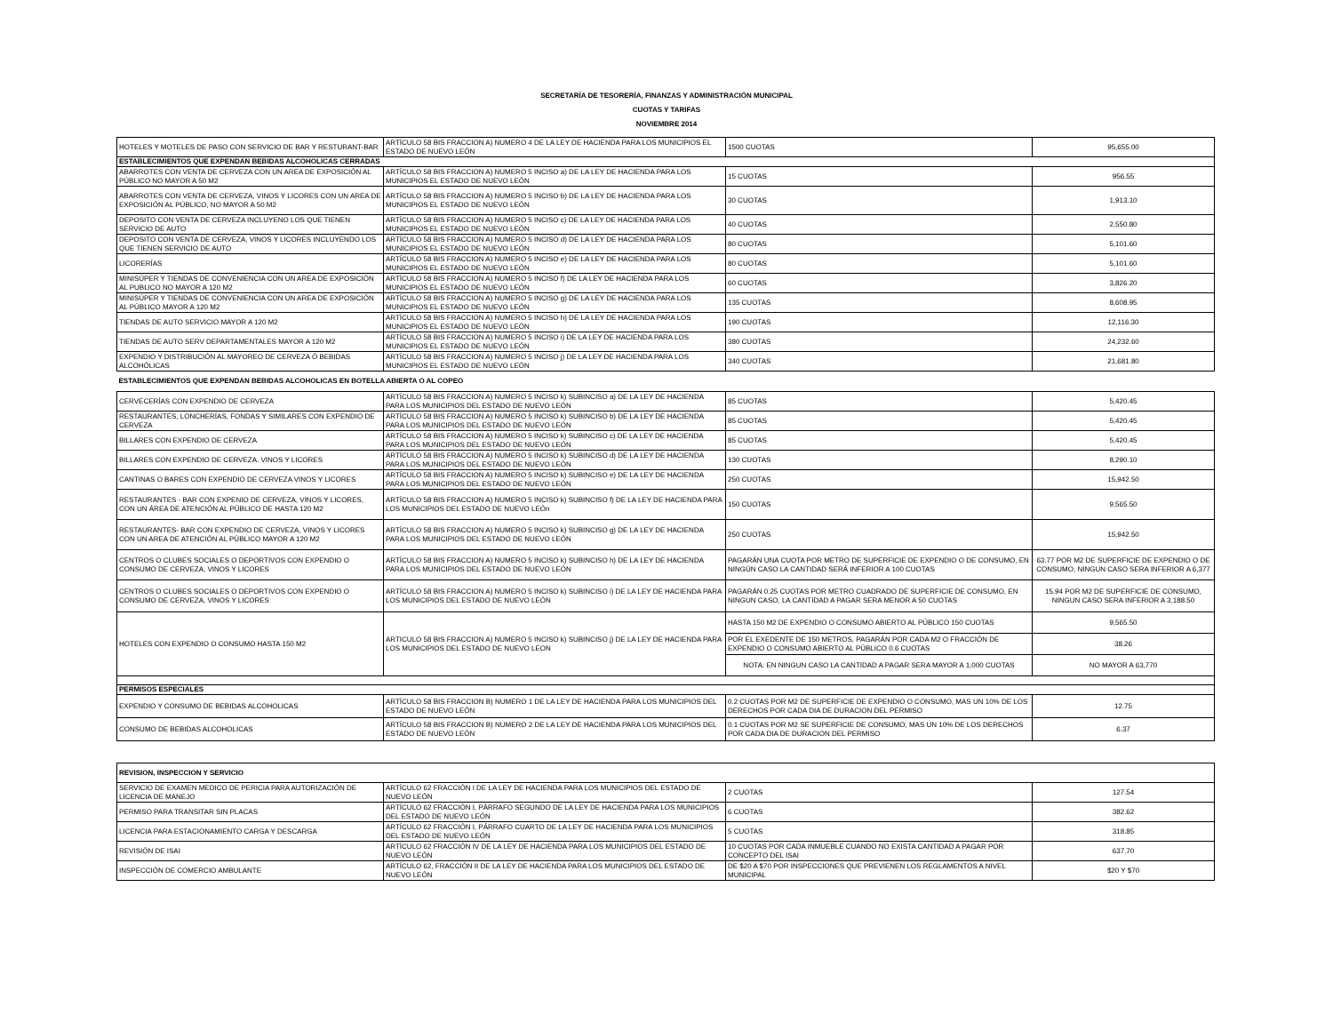SECRETARÍA DE TESORERÍA, FINANZAS Y ADMINISTRACIÓN MUNICIPAL
CUOTAS Y TARIFAS
NOVIEMBRE 2014
| HOTELES Y MOTELES DE PASO CON SERVICIO DE BAR Y RESTURANT-BAR | ARTÍCULO 58 BIS FRACCION A) NUMERO 4 DE LA LEY DE HACIENDA PARA LOS MUNICIPIOS EL ESTADO DE NUEVO LEÓN | 1500 CUOTAS | 95,655.00 |
| ESTABLECIMIENTOS QUE EXPENDAN BEBIDAS ALCOHOLICAS CERRADAS | | | |
| ABARROTES CON VENTA DE CERVEZA CON UN AREA DE EXPOSICIÓN AL PÚBLICO NO MAYOR A 50 M2 | ARTÍCULO 58 BIS FRACCION A) NUMERO 5 INCISO a) DE LA LEY DE HACIENDA PARA LOS MUNICIPIOS EL ESTADO DE NUEVO LEÓN | 15 CUOTAS | 956.55 |
| ABARROTES CON VENTA DE CERVEZA, VINOS Y LICORES CON UN AREA DE EXPOSICIÓN AL PÚBLICO, NO MAYOR A 50 M2 | ARTÍCULO 58 BIS FRACCION A) NUMERO 5 INCISO b) DE LA LEY DE HACIENDA PARA LOS MUNICIPIOS EL ESTADO DE NUEVO LEÓN | 30 CUOTAS | 1,913.10 |
| DEPOSITO CON VENTA DE CERVEZA INCLUYENO LOS QUE TIENEN SERVICIO DE AUTO | ARTÍCULO 58 BIS FRACCION A) NUMERO 5 INCISO c) DE LA LEY DE HACIENDA PARA LOS MUNICIPIOS EL ESTADO DE NUEVO LEÓN | 40 CUOTAS | 2,550.80 |
| DEPOSITO CON VENTA DE CERVEZA, VINOS Y LICORES INCLUYENDO LOS QUE TIENEN SERVICIO DE AUTO | ARTÍCULO 58 BIS FRACCION A) NUMERO 5 INCISO d) DE LA LEY DE HACIENDA PARA LOS MUNICIPIOS EL ESTADO DE NUEVO LEÓN | 80 CUOTAS | 5,101.60 |
| LICORERÍAS | ARTÍCULO 58 BIS FRACCION A) NUMERO 5 INCISO e) DE LA LEY DE HACIENDA PARA LOS MUNICIPIOS EL ESTADO DE NUEVO LEÓN | 80 CUOTAS | 5,101.60 |
| MINISÚPER Y TIENDAS DE CONVENIENCIA CON UN AREA DE EXPOSICIÓN AL PUBLICO NO MAYOR A 120 M2 | ARTÍCULO 58 BIS FRACCION A) NUMERO 5 INCISO f) DE LA LEY DE HACIENDA PARA LOS MUNICIPIOS EL ESTADO DE NUEVO LEÓN | 60 CUOTAS | 3,826.20 |
| MINISÚPER Y TIENDAS DE CONVENIENCIA CON UN AREA DE EXPOSICIÓN AL PÚBLICO MAYOR A 120 M2 | ARTÍCULO 58 BIS FRACCION A) NUMERO 5 INCISO g) DE LA LEY DE HACIENDA PARA LOS MUNICIPIOS EL ESTADO DE NUEVO LEÓN | 135 CUOTAS | 8,608.95 |
| TIENDAS DE AUTO SERVICIO MAYOR A 120 M2 | ARTÍCULO 58 BIS FRACCION A) NUMERO 5 INCISO h) DE LA LEY DE HACIENDA PARA LOS MUNICIPIOS EL ESTADO DE NUEVO LEÓN | 190 CUOTAS | 12,116.30 |
| TIENDAS DE AUTO SERV DEPARTAMENTALES MAYOR A 120 M2 | ARTÍCULO 58 BIS FRACCION A) NUMERO 5 INCISO i) DE LA LEY DE HACIENDA PARA LOS MUNICIPIOS EL ESTADO DE NUEVO LEÓN | 380 CUOTAS | 24,232.60 |
| EXPENDIO Y DISTRIBUCIÓN AL MAYOREO DE CERVEZA Ó BEBIDAS ALCOHÓLICAS | ARTÍCULO 58 BIS FRACCION A) NUMERO 5 INCISO j) DE LA LEY DE HACIENDA PARA LOS MUNICIPIOS EL ESTADO DE NUEVO LEÓN | 340 CUOTAS | 21,681.80 |
| ESTABLECIMIENTOS QUE EXPENDAN BEBIDAS ALCOHOLICAS EN BOTELLA ABIERTA O AL COPEO | | | |
| CERVECERÍAS CON EXPENDIO DE CERVEZA | ARTÍCULO 58 BIS FRACCION A) NUMERO 5 INCISO k) SUBINCISO a) DE LA LEY DE HACIENDA PARA LOS MUNICIPIOS DEL ESTADO DE NUEVO LEÓN | 85 CUOTAS | 5,420.45 |
| RESTAURANTES, LONCHERÍAS, FONDAS Y SIMILARES CON EXPENDIO DE CERVEZA | ARTÍCULO 58 BIS FRACCION A) NUMERO 5 INCISO k) SUBINCISO b) DE LA LEY DE HACIENDA PARA LOS MUNICIPIOS DEL ESTADO DE NUEVO LEÓN | 85 CUOTAS | 5,420.45 |
| BILLARES CON EXPENDIO DE CERVEZA | ARTÍCULO 58 BIS FRACCION A) NUMERO 5 INCISO k) SUBINCISO c) DE LA LEY DE HACIENDA PARA LOS MUNICIPIOS DEL ESTADO DE NUEVO LEÓN | 85 CUOTAS | 5,420.45 |
| BILLARES CON EXPENDIO DE CERVEZA. VINOS Y LICORES | ARTÍCULO 58 BIS FRACCION A) NUMERO 5 INCISO k) SUBINCISO d) DE LA LEY DE HACIENDA PARA LOS MUNICIPIOS DEL ESTADO DE NUEVO LEÓN | 130 CUOTAS | 8,290.10 |
| CANTINAS O BARES CON EXPENDIO DE CERVEZA VINOS Y LICORES | ARTÍCULO 58 BIS FRACCION A) NUMERO 5 INCISO k) SUBINCISO e) DE LA LEY DE HACIENDA PARA LOS MUNICIPIOS DEL ESTADO DE NUEVO LEÓN | 250 CUOTAS | 15,942.50 |
| RESTAURANTES - BAR CON EXPENIO DE CERVEZA, VINOS Y LICORES, CON UN ÁREA DE ATENCIÓN AL PÚBLICO DE HASTA 120 M2 | ARTÍCULO 58 BIS FRACCION A) NUMERO 5 INCISO k) SUBINCISO f) DE LA LEY DE HACIENDA PARA LOS MUNICIPIOS DEL ESTADO DE NUEVO LEÓn | 150 CUOTAS | 9,565.50 |
| RESTAURANTES- BAR CON EXPENDIO DE CERVEZA, VINOS Y LICORES CON UN AREA DE ATENCIÓN AL PÚBLICO MAYOR A 120 M2 | ARTÍCULO 58 BIS FRACCION A) NUMERO 5 INCISO k) SUBINCISO g) DE LA LEY DE HACIENDA PARA LOS MUNICIPIOS DEL ESTADO DE NUEVO LEÓN | 250 CUOTAS | 15,942.50 |
| CENTROS O CLUBES SOCIALES O DEPORTIVOS CON EXPENDIO O CONSUMO DE CERVEZA, VINOS Y LICORES | ARTÍCULO 58 BIS FRACCION A) NUMERO 5 INCISO k) SUBINCISO h) DE LA LEY DE HACIENDA PARA LOS MUNICIPIOS DEL ESTADO DE NUEVO LEÓN | PAGARÁN UNA CUOTA POR METRO DE SUPERFICIE DE EXPENDIO O DE CONSUMO, EN NINGÚN CASO LA CANTIDAD SERÁ INFERIOR A 100 CUOTAS | 63.77 POR M2 DE SUPERFICIE DE EXPENDIO O DE CONSUMO, NINGUN CASO SERA INFERIOR A 6,377 |
| CENTROS O CLUBES SOCIALES O DEPORTIVOS CON EXPENDIO O CONSUMO DE CERVEZA, VINOS Y LICORES | ARTÍCULO 58 BIS FRACCION A) NUMERO 5 INCISO k) SUBINCISO i) DE LA LEY DE HACIENDA PARA LOS MUNICIPIOS DEL ESTADO DE NUEVO LEÓN | PAGARÁN 0.25 CUOTAS POR METRO CUADRADO DE SUPERFICIE DE CONSUMO, EN NINGUN CASO, LA CANTIDAD A PAGAR SERA MENOR A 50 CUOTAS | 15.94 POR M2 DE SUPERFICIE DE CONSUMO, NINGUN CASO SERA INFERIOR A 3,188.50 |
| HOTELES CON EXPENDIO O CONSUMO HASTA 150 M2 | ARTICULO 58 BIS FRACCION A) NUMERO 5 INCISO k) SUBINCISO j) DE LA LEY DE HACIENDA PARA LOS MUNICIPIOS DEL ESTADO DE NUEVO LEON | HASTA 150 M2 DE EXPENDIO O CONSUMO ABIERTO AL PÚBLICO 150 CUOTAS | 9,565.50 |
| | | POR EL EXEDENTE DE 150 METROS, PAGARÁN POR CADA M2 O FRACCIÓN DE EXPENDIO O CONSUMO ABIERTO AL PÚBLICO 0.6 CUOTAS | 38.26 |
| | | NOTA: EN NINGUN CASO LA CANTIDAD A PAGAR SERA MAYOR A 1,000 CUOTAS | NO MAYOR A 63,770 |
| PERMISOS ESPECIALES | | | |
| EXPENDIO Y CONSUMO DE BEBIDAS ALCOHOLICAS | ARTÍCULO 58 BIS FRACCION B) NUMERO 1 DE LA LEY DE HACIENDA PARA LOS MUNICIPIOS DEL ESTADO DE NUEVO LEÓN | 0.2 CUOTAS POR M2 DE SUPERFICIE DE EXPENDIO O CONSUMO, MAS UN 10% DE LOS DERECHOS POR CADA DIA DE DURACION DEL PERMISO | 12.75 |
| CONSUMO DE BEBIDAS ALCOHOLICAS | ARTÍCULO 58 BIS FRACCION B) NUMERO 2 DE LA LEY DE HACIENDA PARA LOS MUNICIPIOS DEL ESTADO DE NUEVO LEÓN | 0.1 CUOTAS POR M2 SE SUPERFICIE DE CONSUMO, MAS UN 10% DE LOS DERECHOS POR CADA DIA DE DURACION DEL PERMISO | 6.37 |
| REVISION, INSPECCION Y SERVICIO | | | |
| --- | --- | --- | --- |
| SERVICIO DE EXAMEN MEDICO DE PERICIA PARA AUTORIZACIÓN DE LICENCIA DE MANEJO | ARTÍCULO 62 FRACCIÓN I DE LA LEY DE HACIENDA PARA LOS MUNICIPIOS DEL ESTADO DE NUEVO LEÓN | 2 CUOTAS | 127.54 |
| PERMISO PARA TRANSITAR SIN PLACAS | ARTÍCULO 62 FRACCIÓN I, PÁRRAFO SEGUNDO DE LA LEY DE HACIENDA PARA LOS MUNICIPIOS DEL ESTADO DE NUEVO LEÓN | 6 CUOTAS | 382.62 |
| LICENCIA PARA ESTACIONAMIENTO CARGA Y DESCARGA | ARTÍCULO 62 FRACCIÓN I, PÁRRAFO CUARTO DE LA LEY DE HACIENDA PARA LOS MUNICIPIOS DEL ESTADO DE NUEVO LEÓN | 5 CUOTAS | 318.85 |
| REVISIÓN DE ISAI | ARTÍCULO 62 FRACCIÓN IV DE LA LEY DE HACIENDA PARA LOS MUNICIPIOS DEL ESTADO DE NUEVO LEÓN | 10 CUOTAS POR CADA INMUEBLE CUANDO NO EXISTA CANTIDAD A PAGAR POR CONCEPTO DEL ISAI | 637.70 |
| INSPECCIÓN DE COMERCIO AMBULANTE | ARTÍCULO 62, FRACCIÓN II DE LA LEY DE HACIENDA PARA LOS MUNICIPIOS DEL ESTADO DE NUEVO LEÓN | DE $20 A $70 POR INSPECCIONES QUE PREVIENEN LOS REGLAMENTOS A NIVEL MUNICIPAL | $20 Y $70 |